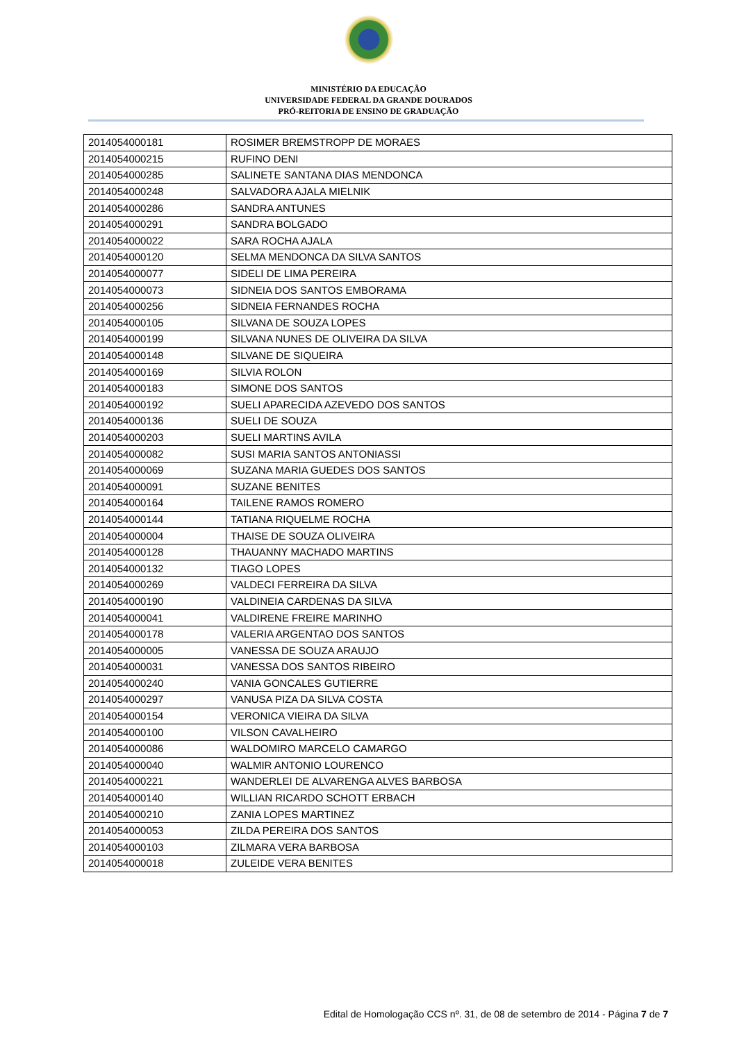MINISTÉRIO DA EDUCAÇÃO
UNIVERSIDADE FEDERAL DA GRANDE DOURADOS
PRÓ-REITORIA DE ENSINO DE GRADUAÇÃO
| 2014054000181 | ROSIMER BREMSTROPP DE MORAES |
| 2014054000215 | RUFINO DENI |
| 2014054000285 | SALINETE SANTANA DIAS MENDONCA |
| 2014054000248 | SALVADORA AJALA MIELNIK |
| 2014054000286 | SANDRA ANTUNES |
| 2014054000291 | SANDRA BOLGADO |
| 2014054000022 | SARA ROCHA AJALA |
| 2014054000120 | SELMA MENDONCA DA SILVA SANTOS |
| 2014054000077 | SIDELI DE LIMA PEREIRA |
| 2014054000073 | SIDNEIA DOS SANTOS EMBORAMA |
| 2014054000256 | SIDNEIA FERNANDES ROCHA |
| 2014054000105 | SILVANA DE SOUZA LOPES |
| 2014054000199 | SILVANA NUNES DE OLIVEIRA DA SILVA |
| 2014054000148 | SILVANE DE SIQUEIRA |
| 2014054000169 | SILVIA ROLON |
| 2014054000183 | SIMONE DOS SANTOS |
| 2014054000192 | SUELI APARECIDA AZEVEDO DOS SANTOS |
| 2014054000136 | SUELI DE SOUZA |
| 2014054000203 | SUELI MARTINS AVILA |
| 2014054000082 | SUSI MARIA SANTOS ANTONIASSI |
| 2014054000069 | SUZANA MARIA GUEDES DOS SANTOS |
| 2014054000091 | SUZANE BENITES |
| 2014054000164 | TAILENE RAMOS ROMERO |
| 2014054000144 | TATIANA RIQUELME ROCHA |
| 2014054000004 | THAISE DE SOUZA OLIVEIRA |
| 2014054000128 | THAUANNY MACHADO MARTINS |
| 2014054000132 | TIAGO LOPES |
| 2014054000269 | VALDECI FERREIRA DA SILVA |
| 2014054000190 | VALDINEIA CARDENAS DA SILVA |
| 2014054000041 | VALDIRENE FREIRE MARINHO |
| 2014054000178 | VALERIA ARGENTAO DOS SANTOS |
| 2014054000005 | VANESSA DE SOUZA ARAUJO |
| 2014054000031 | VANESSA DOS SANTOS RIBEIRO |
| 2014054000240 | VANIA GONCALES GUTIERRE |
| 2014054000297 | VANUSA PIZA DA SILVA COSTA |
| 2014054000154 | VERONICA VIEIRA DA SILVA |
| 2014054000100 | VILSON CAVALHEIRO |
| 2014054000086 | WALDOMIRO MARCELO CAMARGO |
| 2014054000040 | WALMIR ANTONIO LOURENCO |
| 2014054000221 | WANDERLEI DE ALVARENGA ALVES BARBOSA |
| 2014054000140 | WILLIAN RICARDO SCHOTT ERBACH |
| 2014054000210 | ZANIA LOPES MARTINEZ |
| 2014054000053 | ZILDA PEREIRA DOS SANTOS |
| 2014054000103 | ZILMARA VERA BARBOSA |
| 2014054000018 | ZULEIDE VERA BENITES |
Edital de Homologação CCS nº. 31, de 08 de setembro de 2014 - Página 7 de 7